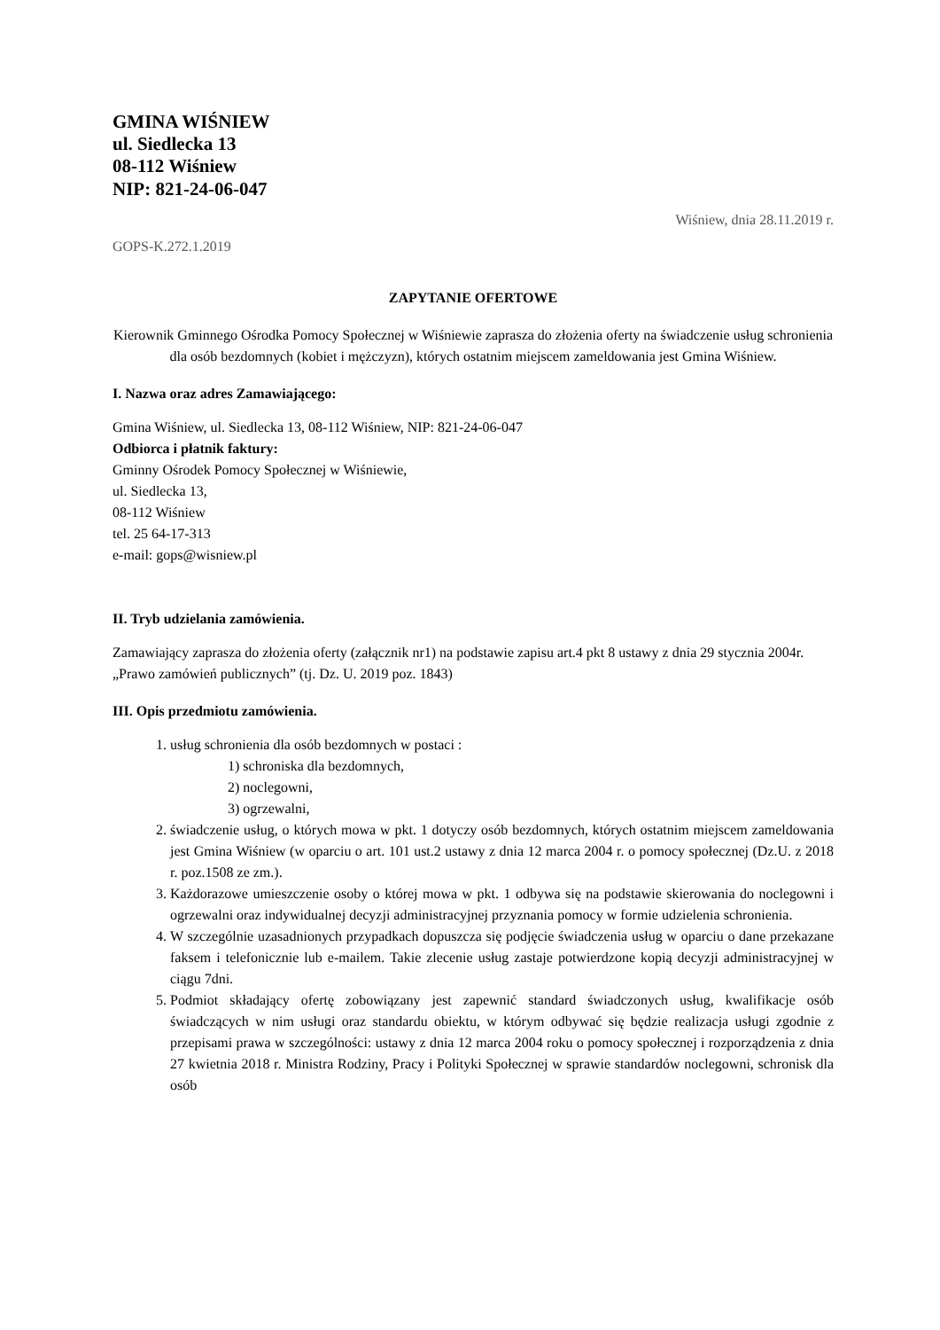GMINA WIŚNIEW
ul. Siedlecka 13
08-112 Wiśniew
NIP: 821-24-06-047
Wiśniew, dnia 28.11.2019 r.
GOPS-K.272.1.2019
ZAPYTANIE OFERTOWE
Kierownik Gminnego Ośrodka Pomocy Społecznej w Wiśniewie zaprasza do złożenia oferty na świadczenie usług schronienia dla osób bezdomnych (kobiet i mężczyzn), których ostatnim miejscem zameldowania jest Gmina Wiśniew.
I. Nazwa oraz adres Zamawiającego:
Gmina Wiśniew, ul. Siedlecka 13, 08-112 Wiśniew, NIP: 821-24-06-047
Odbiorca i płatnik faktury:
Gminny Ośrodek Pomocy Społecznej w Wiśniewie,
ul. Siedlecka 13,
08-112 Wiśniew
tel. 25 64-17-313
e-mail: gops@wisniew.pl
II. Tryb udzielania zamówienia.
Zamawiający zaprasza do złożenia oferty (załącznik nr1) na podstawie zapisu art.4 pkt 8 ustawy z dnia 29 stycznia 2004r. „Prawo zamówień publicznych” (tj. Dz. U. 2019 poz. 1843)
III. Opis przedmiotu zamówienia.
1. usług schronienia dla osób bezdomnych w postaci :
1) schroniska dla bezdomnych,
2) noclegowni,
3) ogrzewalni,
2. świadczenie usług, o których mowa w pkt. 1 dotyczy osób bezdomnych, których ostatnim miejscem zameldowania jest Gmina Wiśniew (w oparciu o art. 101 ust.2 ustawy z dnia 12 marca 2004 r. o pomocy społecznej (Dz.U. z 2018 r. poz.1508 ze zm.).
3. Każdorazowe umieszczenie osoby o której mowa w pkt. 1 odbywa się na podstawie skierowania do noclegowni i ogrzewalni oraz indywidualnej decyzji administracyjnej przyznania pomocy w formie udzielenia schronienia.
4. W szczególnie uzasadnionych przypadkach dopuszcza się podjęcie świadczenia usług w oparciu o dane przekazane faksem i telefonicznie lub e-mailem. Takie zlecenie usług zastaje potwierdzone kopią decyzji administracyjnej w ciągu 7dni.
5. Podmiot składający ofertę zobowiązany jest zapewnić standard świadczonych usług, kwalifikacje osób świadczących w nim usługi oraz standardu obiektu, w którym odbywać się będzie realizacja usługi zgodnie z przepisami prawa w szczególności: ustawy z dnia 12 marca 2004 roku o pomocy społecznej i rozporządzenia z dnia 27 kwietnia 2018 r. Ministra Rodziny, Pracy i Polityki Społecznej w sprawie standardów noclegowni, schronisk dla osób